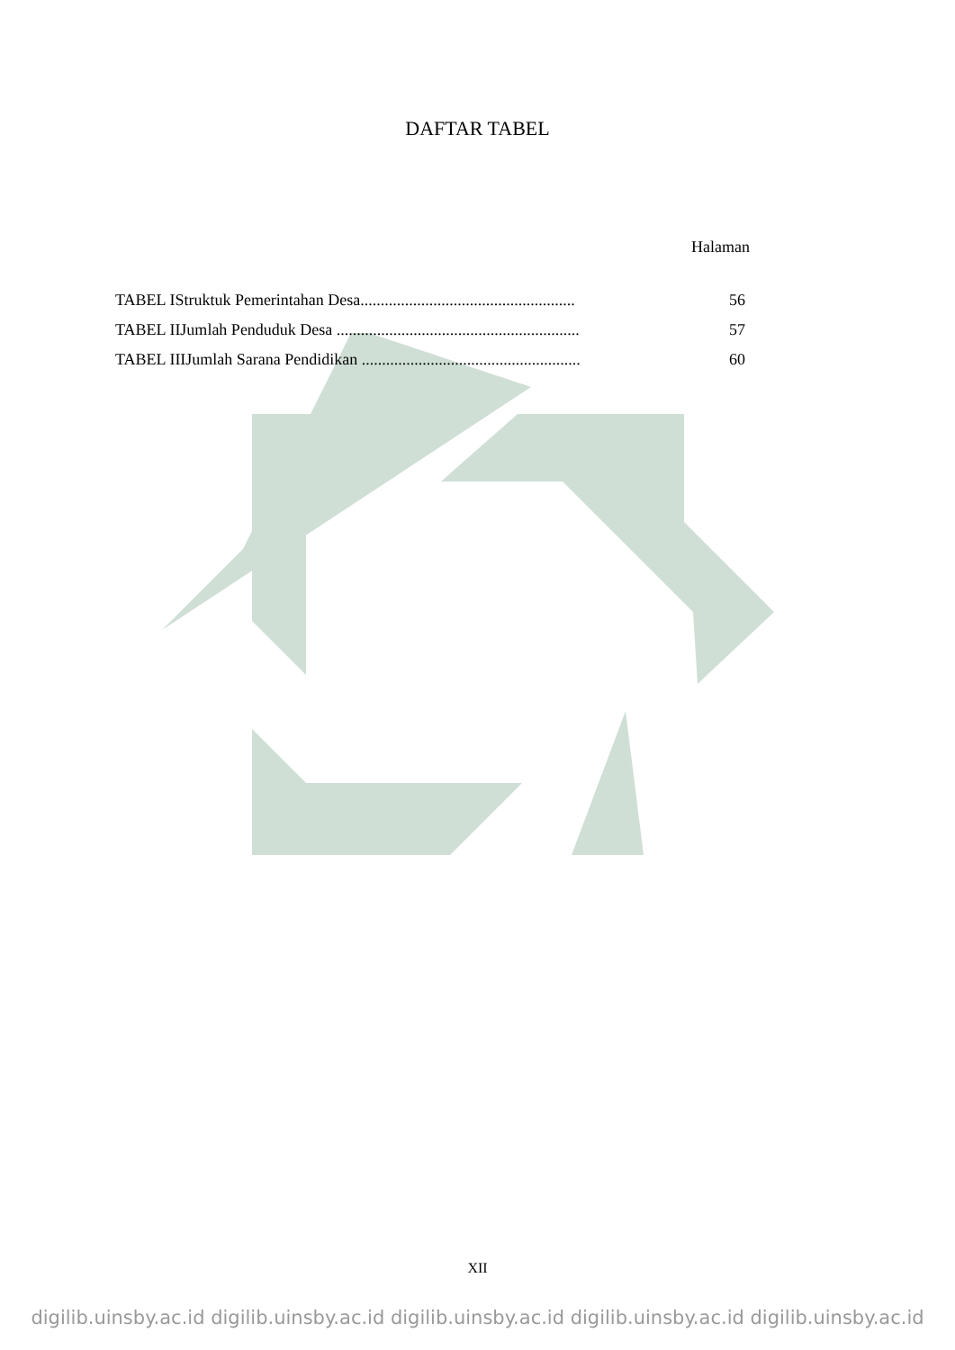DAFTAR TABEL
Halaman
TABEL IStruktuk Pemerintahan Desa..................................................... 56
TABEL IIJumlah Penduduk Desa ............................................................ 57
TABEL IIIJumlah Sarana Pendidikan ...................................................... 60
XII
digilib.uinsby.ac.id digilib.uinsby.ac.id digilib.uinsby.ac.id digilib.uinsby.ac.id digilib.uinsby.ac.id